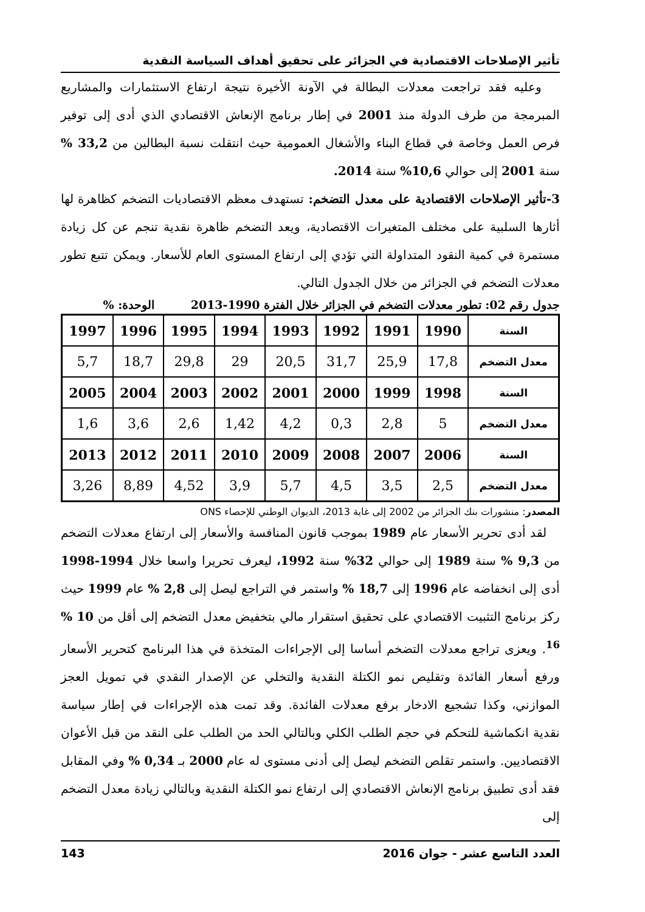تأثير الإصلاحات الاقتصادية في الجزائر على تحقيق أهداف السياسة النقدية
وعليه فقد تراجعت معدلات البطالة في الآونة الأخيرة نتيجة ارتفاع الاستثمارات والمشاريع المبرمجة من طرف الدولة منذ 2001 في إطار برنامج الإنعاش الاقتصادي الذي أدى إلى توفير فرص العمل وخاصة في قطاع البناء والأشغال العمومية حيث انتقلت نسبة البطالين من 33,2 % سنة 2001 إلى حوالي 10,6% سنة 2014.
3-تأثير الإصلاحات الاقتصادية على معدل التضخم: تستهدف معظم الاقتصاديات التضخم كظاهرة لها أثارها السلبية على مختلف المتغيرات الاقتصادية، ويعد التضخم ظاهرة نقدية تنجم عن كل زيادة مستمرة في كمية النقود المتداولة التي تؤدي إلى ارتفاع المستوى العام للأسعار. ويمكن تتبع تطور معدلات التضخم في الجزائر من خلال الجدول التالي.
جدول رقم 02: تطور معدلات التضخم في الجزائر خلال الفترة 1990-2013 الوحدة: %
| السنة | 1990 | 1991 | 1992 | 1993 | 1994 | 1995 | 1996 | 1997 |
| معدل التضخم | 17,8 | 25,9 | 31,7 | 20,5 | 29 | 29,8 | 18,7 | 5,7 |
| السنة | 1998 | 1999 | 2000 | 2001 | 2002 | 2003 | 2004 | 2005 |
| معدل التضخم | 5 | 2,8 | 0,3 | 4,2 | 1,42 | 2,6 | 3,6 | 1,6 |
| السنة | 2006 | 2007 | 2008 | 2009 | 2010 | 2011 | 2012 | 2013 |
| معدل التضخم | 2,5 | 3,5 | 4,5 | 5,7 | 3,9 | 4,52 | 8,89 | 3,26 |
المصدر: منشورات بنك الجزائر من 2002 إلى غاية 2013، الديوان الوطني للإحصاء ONS
لقد أدى تحرير الأسعار عام 1989 بموجب قانون المنافسة والأسعار إلى ارتفاع معدلات التضخم من 9,3 % سنة 1989 إلى حوالي 32% سنة 1992، ليعرف تحريرا واسعا خلال 1994-1998 أدى إلى انخفاضه عام 1996 إلى 18,7 % واستمر في التراجع ليصل إلى 2,8 % عام 1999 حيث ركز برنامج التثبيت الاقتصادي على تحقيق استقرار مالي بتخفيض معدل التضخم إلى أقل من 10 % <sup>16</sup>. ويعزى تراجع معدلات التضخم أساسا إلى الإجراءات المتخذة في هذا البرنامج كتحرير الأسعار ورفع أسعار الفائدة وتقليص نمو الكتلة النقدية والتخلي عن الإصدار النقدي في تمويل العجز الموازني، وكذا تشجيع الادخار برفع معدلات الفائدة. وقد تمت هذه الإجراءات في إطار سياسة نقدية انكماشية للتحكم في حجم الطلب الكلي وبالتالي الحد من الطلب على النقد من قبل الأعوان الاقتصاديين. واستمر تقلص التضخم ليصل إلى أدنى مستوى له عام 2000 بـ 0,34 % وفي المقابل فقد أدى تطبيق برنامج الإنعاش الاقتصادي إلى ارتفاع نمو الكتلة النقدية وبالتالي زيادة معدل التضخم إلى
العدد التاسع عشر - جوان 2016 143